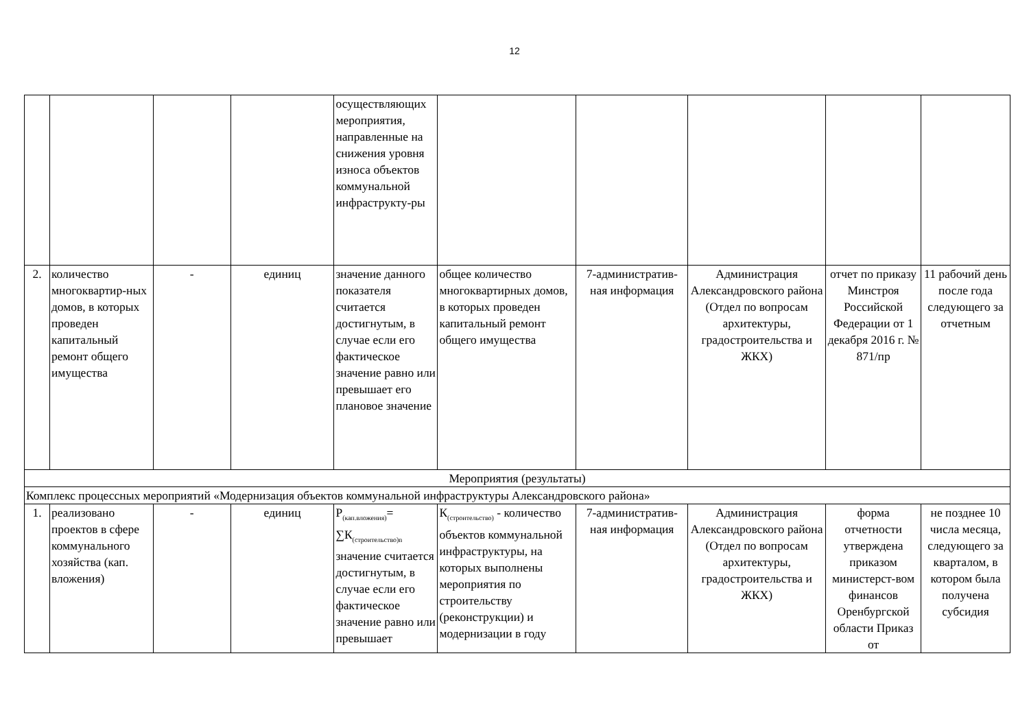12
| | | | | осуществляющих мероприятия, направленные на снижения уровня износа объектов коммунальной инфраструкту-ры | | | | | |
| 2. | количество многоквартир-ных домов, в которых проведен капитальный ремонт общего имущества | - | единиц | значение данного показателя считается достигнутым, в случае если его фактическое значение равно или превышает его плановое значение | общее количество многоквартирных домов, в которых проведен капитальный ремонт общего имущества | 7-административ-ная информация | Администрация Александровского района (Отдел по вопросам архитектуры, градостроительства и ЖКХ) | отчет по приказу Минстроя Российской Федерации от 1 декабря 2016 г. № 871/пр | 11 рабочий день после года следующего за отчетным |
| Мероприятия (результаты) | | | | | | | | | |
| Комплекс процессных мероприятий «Модернизация объектов коммунальной инфраструктуры Александровского района» | | | | | | | | | |
| 1. | реализовано проектов в сфере коммунального хозяйства (кап. вложения) | - | единиц | Р<sub>(кап.вложения)</sub>= ∑К<sub>(строительство)n</sub> значение считается достигнутым, в случае если его фактическое значение равно или превышает | К<sub>(строительство)</sub> - количество объектов коммунальной инфраструктуры, на которых выполнены мероприятия по строительству (реконструкции) и модернизации в году | 7-административ-ная информация | Администрация Александровского района (Отдел по вопросам архитектуры, градостроительства и ЖКХ) | форма отчетности утверждена приказом министерст-вом финансов Оренбургской области Приказ от | не позднее 10 числа месяца, следующего за кварталом, в котором была получена субсидия |